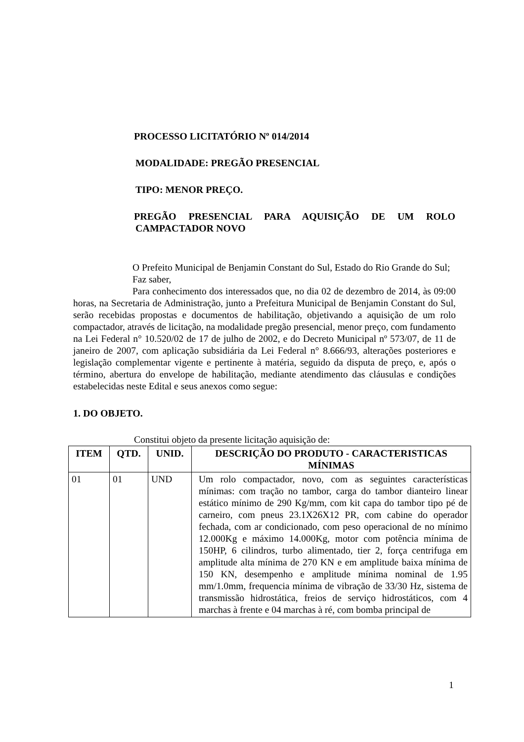PROCESSO LICITATÓRIO Nº 014/2014
MODALIDADE: PREGÃO PRESENCIAL
TIPO: MENOR PREÇO.
PREGÃO PRESENCIAL PARA AQUISIÇÃO DE UM ROLO
CAMPACTADOR NOVO
O Prefeito Municipal de Benjamin Constant do Sul, Estado do Rio Grande do Sul;
Faz saber,
Para conhecimento dos interessados que, no dia 02 de dezembro de 2014, às 09:00 horas, na Secretaria de Administração, junto a Prefeitura Municipal de Benjamin Constant do Sul, serão recebidas propostas e documentos de habilitação, objetivando a aquisição de um rolo compactador, através de licitação, na modalidade pregão presencial, menor preço, com fundamento na Lei Federal n° 10.520/02 de 17 de julho de 2002, e do Decreto Municipal nº 573/07, de 11 de janeiro de 2007, com aplicação subsidiária da Lei Federal n° 8.666/93, alterações posteriores e legislação complementar vigente e pertinente à matéria, seguido da disputa de preço, e, após o término, abertura do envelope de habilitação, mediante atendimento das cláusulas e condições estabelecidas neste Edital e seus anexos como segue:
1. DO OBJETO.
Constitui objeto da presente licitação aquisição de:
| ITEM | QTD. | UNID. | DESCRIÇÃO DO PRODUTO - CARACTERISTICAS MÍNIMAS |
| --- | --- | --- | --- |
| 01 | 01 | UND | Um rolo compactador, novo, com as seguintes características mínimas: com tração no tambor, carga do tambor dianteiro linear estático mínimo de 290 Kg/mm, com kit capa do tambor tipo pé de carneiro, com pneus 23.1X26X12 PR, com cabine do operador fechada, com ar condicionado, com peso operacional de no mínimo 12.000Kg e máximo 14.000Kg, motor com potência mínima de 150HP, 6 cilindros, turbo alimentado, tier 2, força centrifuga em amplitude alta mínima de 270 KN e em amplitude baixa mínima de 150 KN, desempenho e amplitude mínima nominal de 1.95 mm/1.0mm, frequencia mínima de vibração de 33/30 Hz, sistema de transmissão hidrostática, freios de serviço hidrostáticos, com 4 marchas à frente e 04 marchas à ré, com bomba principal de |
1